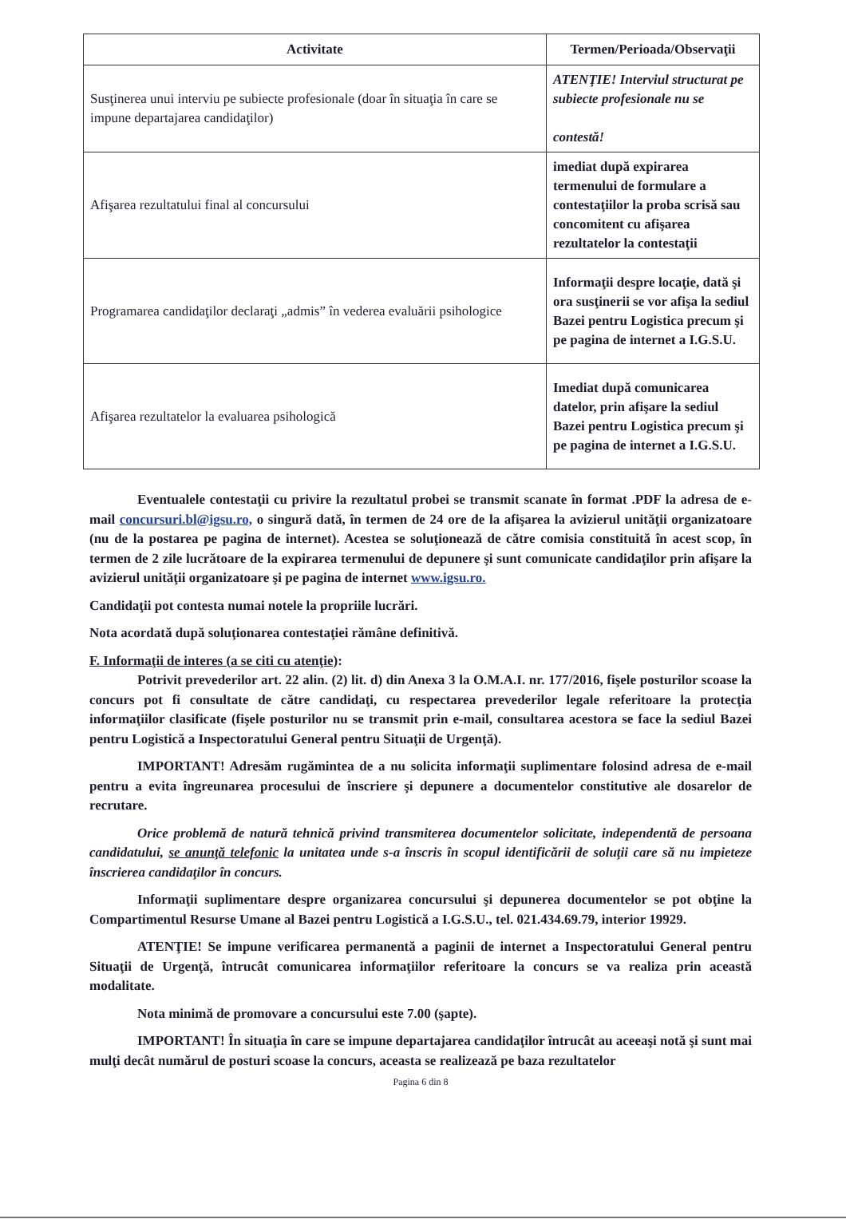| Activitate | Termen/Perioada/Observaţii |
| --- | --- |
| Susţinerea unui interviu pe subiecte profesionale (doar în situaţia în care se impune departajarea candidaţilor) | ATENŢIE! Interviul structurat pe subiecte profesionale nu se contestă! |
| Afişarea rezultatului final al concursului | imediat după expirarea termenului de formulare a contestaţiilor la proba scrisă sau concomitent cu afişarea rezultatelor la contestaţii |
| Programarea candidaţilor declaraţi „admis” în vederea evaluării psihologice | Informaţii despre locaţie, dată şi ora susţinerii se vor afişa la sediul Bazei pentru Logistica precum şi pe pagina de internet a I.G.S.U. |
| Afişarea rezultatelor la evaluarea psihologică | Imediat după comunicarea datelor, prin afişare la sediul Bazei pentru Logistica precum şi pe pagina de internet a I.G.S.U. |
Eventualele contestaţii cu privire la rezultatul probei se transmit scanate în format .PDF la adresa de e- mail concursuri.bl@igsu.ro, o singură dată, în termen de 24 ore de la afişarea la avizierul unităţii organizatoare (nu de la postarea pe pagina de internet). Acestea se soluţionează de către comisia constituită în acest scop, în termen de 2 zile lucrătoare de la expirarea termenului de depunere şi sunt comunicate candidaţilor prin afişare la avizierul unităţii organizatoare şi pe pagina de internet www.igsu.ro.
Candidaţii pot contesta numai notele la propriile lucrări.
Nota acordată după soluţionarea contestaţiei rămâne definitivă.
F. Informaţii de interes (a se citi cu atenţie):
Potrivit prevederilor art. 22 alin. (2) lit. d) din Anexa 3 la O.M.A.I. nr. 177/2016, fişele posturilor scoase la concurs pot fi consultate de către candidaţi, cu respectarea prevederilor legale referitoare la protecţia informaţiilor clasificate (fişele posturilor nu se transmit prin e-mail, consultarea acestora se face la sediul Bazei pentru Logistică a Inspectoratului General pentru Situaţii de Urgenţă).
IMPORTANT! Adresăm rugămintea de a nu solicita informaţii suplimentare folosind adresa de e-mail pentru a evita îngreunarea procesului de înscriere şi depunere a documentelor constitutive ale dosarelor de recrutare.
Orice problemă de natură tehnică privind transmiterea documentelor solicitate, independentă de persoana candidatului, se anunţă telefonic la unitatea unde s-a înscris în scopul identificării de soluţii care să nu impieteze înscrierea candidaţilor în concurs.
Informaţii suplimentare despre organizarea concursului şi depunerea documentelor se pot obţine la Compartimentul Resurse Umane al Bazei pentru Logistică a I.G.S.U., tel. 021.434.69.79, interior 19929.
ATENŢIE! Se impune verificarea permanentă a paginii de internet a Inspectoratului General pentru Situaţii de Urgenţă, întrucât comunicarea informaţiilor referitoare la concurs se va realiza prin această modalitate.
Nota minimă de promovare a concursului este 7.00 (şapte).
IMPORTANT! În situaţia în care se impune departajarea candidaţilor întrucât au aceeaşi notă şi sunt mai mulţi decât numărul de posturi scoase la concurs, aceasta se realizează pe baza rezultatelor
Pagina 6 din 8